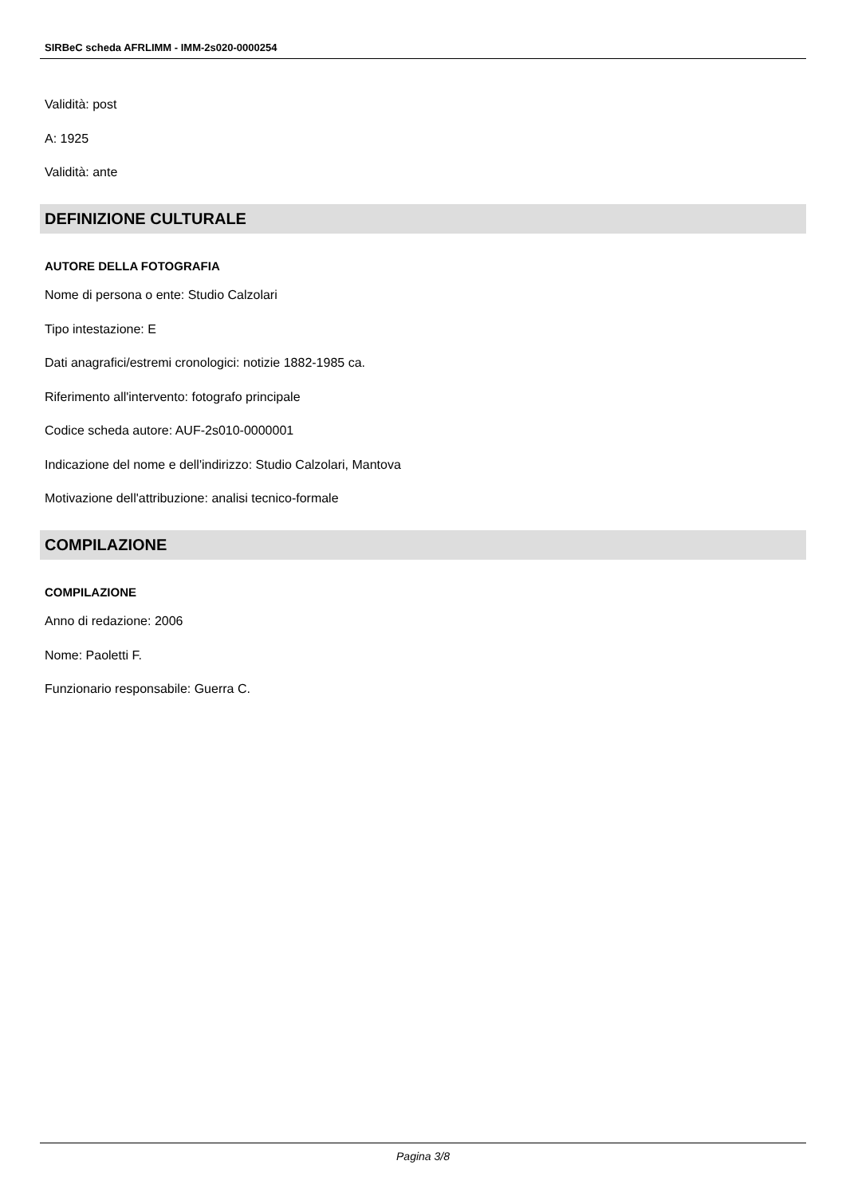SIRBeC scheda AFRLIMM - IMM-2s020-0000254
Validità: post
A: 1925
Validità: ante
DEFINIZIONE CULTURALE
AUTORE DELLA FOTOGRAFIA
Nome di persona o ente: Studio Calzolari
Tipo intestazione: E
Dati anagrafici/estremi cronologici: notizie 1882-1985 ca.
Riferimento all'intervento: fotografo principale
Codice scheda autore: AUF-2s010-0000001
Indicazione del nome e dell'indirizzo: Studio Calzolari, Mantova
Motivazione dell'attribuzione: analisi tecnico-formale
COMPILAZIONE
COMPILAZIONE
Anno di redazione: 2006
Nome: Paoletti F.
Funzionario responsabile: Guerra C.
Pagina 3/8